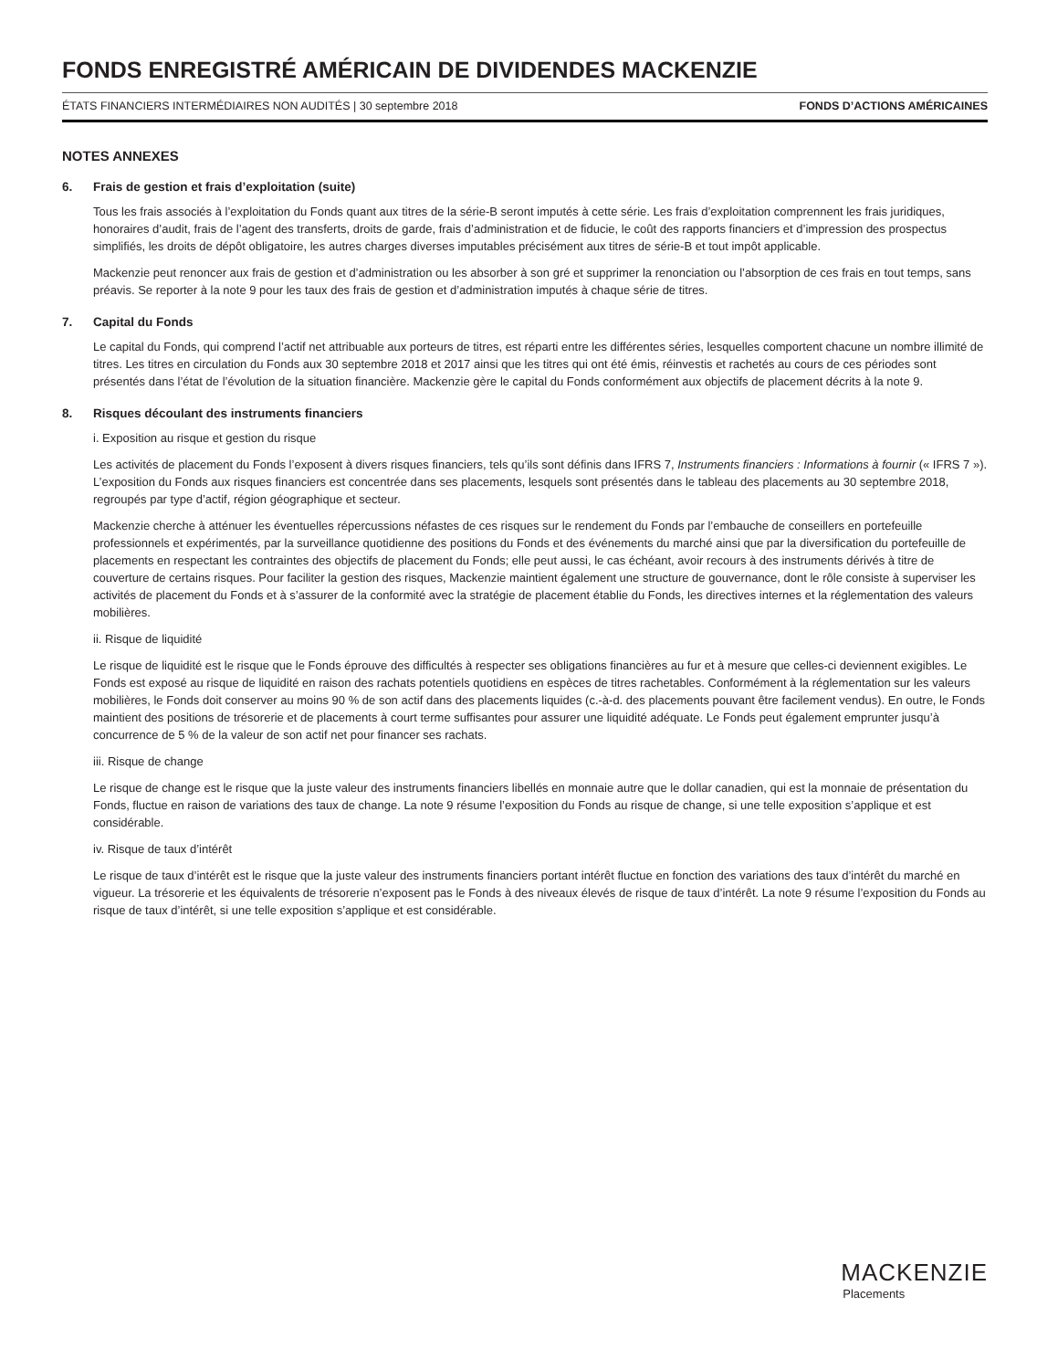FONDS ENREGISTRÉ AMÉRICAIN DE DIVIDENDES MACKENZIE
ÉTATS FINANCIERS INTERMÉDIAIRES NON AUDITÉS | 30 septembre 2018 FONDS D’ACTIONS AMÉRICAINES
NOTES ANNEXES
6. Frais de gestion et frais d’exploitation (suite)
Tous les frais associés à l’exploitation du Fonds quant aux titres de la série-B seront imputés à cette série. Les frais d’exploitation comprennent les frais juridiques, honoraires d’audit, frais de l’agent des transferts, droits de garde, frais d’administration et de fiducie, le coût des rapports financiers et d’impression des prospectus simplifiés, les droits de dépôt obligatoire, les autres charges diverses imputables précisément aux titres de série-B et tout impôt applicable.
Mackenzie peut renoncer aux frais de gestion et d’administration ou les absorber à son gré et supprimer la renonciation ou l’absorption de ces frais en tout temps, sans préavis. Se reporter à la note 9 pour les taux des frais de gestion et d’administration imputés à chaque série de titres.
7. Capital du Fonds
Le capital du Fonds, qui comprend l’actif net attribuable aux porteurs de titres, est réparti entre les différentes séries, lesquelles comportent chacune un nombre illimité de titres. Les titres en circulation du Fonds aux 30 septembre 2018 et 2017 ainsi que les titres qui ont été émis, réinvestis et rachetés au cours de ces périodes sont présentés dans l’état de l’évolution de la situation financière. Mackenzie gère le capital du Fonds conformément aux objectifs de placement décrits à la note 9.
8. Risques découlant des instruments financiers
i. Exposition au risque et gestion du risque
Les activités de placement du Fonds l’exposent à divers risques financiers, tels qu’ils sont définis dans IFRS 7, Instruments financiers : Informations à fournir (« IFRS 7 »). L’exposition du Fonds aux risques financiers est concentrée dans ses placements, lesquels sont présentés dans le tableau des placements au 30 septembre 2018, regroupés par type d’actif, région géographique et secteur.
Mackenzie cherche à atténuer les éventuelles répercussions néfastes de ces risques sur le rendement du Fonds par l’embauche de conseillers en portefeuille professionnels et expérimentés, par la surveillance quotidienne des positions du Fonds et des événements du marché ainsi que par la diversification du portefeuille de placements en respectant les contraintes des objectifs de placement du Fonds; elle peut aussi, le cas échéant, avoir recours à des instruments dérivés à titre de couverture de certains risques. Pour faciliter la gestion des risques, Mackenzie maintient également une structure de gouvernance, dont le rôle consiste à superviser les activités de placement du Fonds et à s’assurer de la conformité avec la stratégie de placement établie du Fonds, les directives internes et la réglementation des valeurs mobilières.
ii. Risque de liquidité
Le risque de liquidité est le risque que le Fonds éprouve des difficultés à respecter ses obligations financières au fur et à mesure que celles-ci deviennent exigibles. Le Fonds est exposé au risque de liquidité en raison des rachats potentiels quotidiens en espèces de titres rachetables. Conformément à la réglementation sur les valeurs mobilières, le Fonds doit conserver au moins 90 % de son actif dans des placements liquides (c.-à-d. des placements pouvant être facilement vendus). En outre, le Fonds maintient des positions de trésorerie et de placements à court terme suffisantes pour assurer une liquidité adéquate. Le Fonds peut également emprunter jusqu’à concurrence de 5 % de la valeur de son actif net pour financer ses rachats.
iii. Risque de change
Le risque de change est le risque que la juste valeur des instruments financiers libellés en monnaie autre que le dollar canadien, qui est la monnaie de présentation du Fonds, fluctue en raison de variations des taux de change. La note 9 résume l’exposition du Fonds au risque de change, si une telle exposition s’applique et est considérable.
iv. Risque de taux d’intérêt
Le risque de taux d’intérêt est le risque que la juste valeur des instruments financiers portant intérêt fluctue en fonction des variations des taux d’intérêt du marché en vigueur. La trésorerie et les équivalents de trésorerie n’exposent pas le Fonds à des niveaux élevés de risque de taux d’intérêt. La note 9 résume l’exposition du Fonds au risque de taux d’intérêt, si une telle exposition s’applique et est considérable.
MACKENZIE
Placements